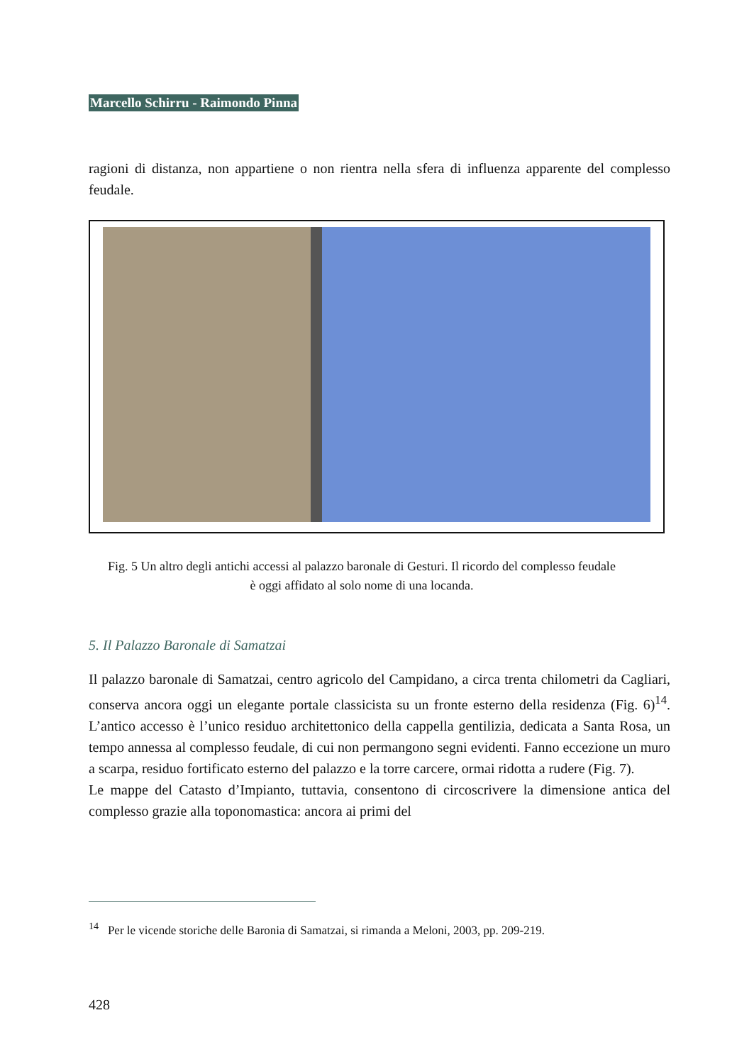Marcello Schirru - Raimondo Pinna
ragioni di distanza, non appartiene o non rientra nella sfera di influenza apparente del complesso feudale.
Fig. 5 Un altro degli antichi accessi al palazzo baronale di Gesturi. Il ricordo del complesso feudale è oggi affidato al solo nome di una locanda.
5. Il Palazzo Baronale di Samatzai
Il palazzo baronale di Samatzai, centro agricolo del Campidano, a circa trenta chilometri da Cagliari, conserva ancora oggi un elegante portale classicista su un fronte esterno della residenza (Fig. 6)<sup>14</sup>. L’antico accesso è l’unico residuo architettonico della cappella gentilizia, dedicata a Santa Rosa, un tempo annessa al complesso feudale, di cui non permangono segni evidenti. Fanno eccezione un muro a scarpa, residuo fortificato esterno del palazzo e la torre carcere, ormai ridotta a rudere (Fig. 7).
Le mappe del Catasto d’Impianto, tuttavia, consentono di circoscrivere la dimensione antica del complesso grazie alla toponomastica: ancora ai primi del
<sup>14</sup> Per le vicende storiche delle Baronia di Samatzai, si rimanda a Meloni, 2003, pp. 209-219.
428